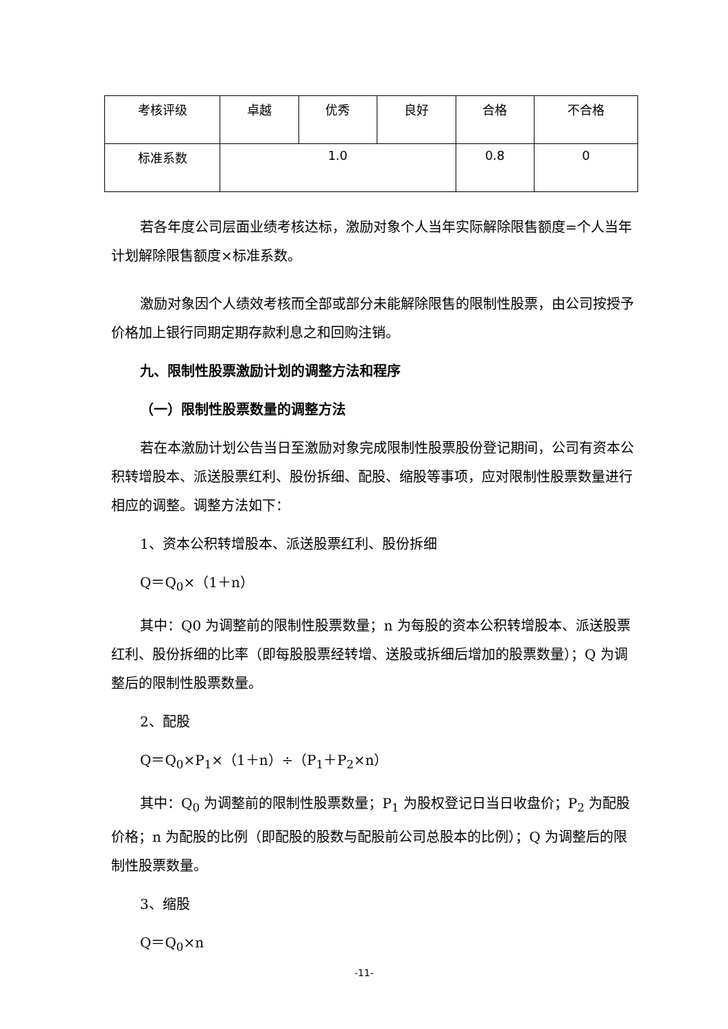| 考核评级 | 卓越 | 优秀 | 良好 | 合格 | 不合格 |
| 标准系数 | 1.0 | | | 0.8 | 0 |
若各年度公司层面业绩考核达标，激励对象个人当年实际解除限售额度=个人当年计划解除限售额度×标准系数。
激励对象因个人绩效考核而全部或部分未能解除限售的限制性股票，由公司按授予价格加上银行同期定期存款利息之和回购注销。
九、限制性股票激励计划的调整方法和程序
（一）限制性股票数量的调整方法
若在本激励计划公告当日至激励对象完成限制性股票股份登记期间，公司有资本公积转增股本、派送股票红利、股份拆细、配股、缩股等事项，应对限制性股票数量进行相应的调整。调整方法如下：
1、资本公积转增股本、派送股票红利、股份拆细
Q＝Q<sub>0</sub>×（1＋n）
其中：Q0 为调整前的限制性股票数量；n 为每股的资本公积转增股本、派送股票红利、股份拆细的比率（即每股股票经转增、送股或拆细后增加的股票数量）；Q 为调整后的限制性股票数量。
2、配股
Q＝Q<sub>0</sub>×P<sub>1</sub>×（1＋n）÷（P<sub>1</sub>＋P<sub>2</sub>×n）
其中：Q<sub>0</sub> 为调整前的限制性股票数量；P<sub>1</sub> 为股权登记日当日收盘价；P<sub>2</sub> 为配股价格；n 为配股的比例（即配股的股数与配股前公司总股本的比例）；Q 为调整后的限制性股票数量。
3、缩股
Q＝Q<sub>0</sub>×n
-11-